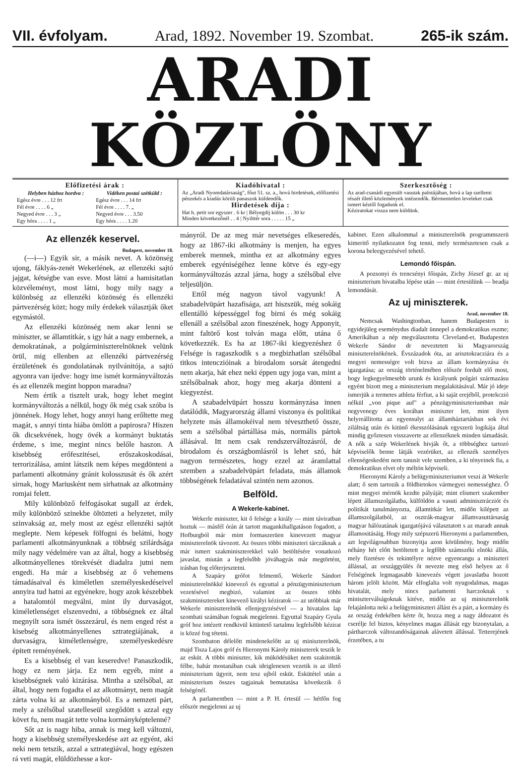VII. évfolyam. Arad, 1892. November 19. Szombat. 265-ik szám.
ARADI KÖZLÖNY
Előfizetési árak :
| Helyben házhoz hordva : | Vidéken postai szétküld : |
| --- | --- |
| Egész évre . . . 12 frt | Egész évre . . . 14 frt |
| Fél évre . . . . 6 „ | Fél évre . . . . 7. „ |
| Negyed évre . . . 3 „ | Negyed évre . . . 3.50 |
| Egy hóra . . . . 1 „ | Egy hóra . . . . 1.20 |
Kiadóhivatal :
Az „Aradi Nyomdatársaság", főut 51. sz. a., hová hirdetések, előfizetési pénzekés a kiadás körüli panaszok küldendők.
Hirdetések díja :
Hat h. petit sor egyszer . 6 kr | Bélyegdij külön . . . 30 kr
Minden következőnél . . 4 | Nyilttér sora . . . . . 15 „
Szerkesztőség :
Az arad-csanádi egyesült vasutak palotájában, hová a lap szellemi részét illető közlemények intézendők. Bérmentetlen leveleket csak ismert kéztől fogadunk el.
Kéziratokat vissza nem küldünk.
Az ellenzék keservel.
Budapest, november 18.
(—i—) Egyik sir, a másik nevet. A közönség ujong, fáklyás-zenét Wekerlének, az ellenzéki sajtó jajgat, kétségbe van esve. Most látni a hamisitatlan közvéleményt, most látni, hogy mily nagy a különbség az ellenzéki közönség és ellenzéki pártvezérség közt; hogy mily érdekek választják őket egymástól.
Az ellenzéki közönség nem akar lenni se miniszter, se államtitkár, s igy hát a nagy embernek, a demokratának, a polgárminiszterelnöknek velünk örül, mig ellenben az ellenzéki pártvezérség érzületének és gondolatának nyilvánitója, a sajtó agyonra van ijedve: hogy ime ismét kormányváltozás és az ellenzék megint hoppon maradna?
Nem értik a tisztelt urak, hogy lehet megint kormányváltozás a nélkül, hogy ők még csak szóba is jönnének. Hogy lehet, hogy annyi hang erőltette meg magát, s annyi tinta hiába ömlött a papirosra? Hiszen ők dicsekvének, hogy övék a kormányt buktatás érdeme, s ime, megint nincs belőle haszon. A kisebbség erőfeszitései, erőszakoskodásai, terrorizálása, amint látszik nem képes megdönteni a parlamenti alkotmány gránit kolosszusát és ők azért sirnak, hogy Mariusként nem sirhatnak az alkotmány romjai felett.
Mily különböző felfogásokat sugall az érdek, mily különböző szinekbe öltözteti a helyzetet, mily szinvakság az, mely most az egész ellenzéki sajtót meglepte. Nem képesek fölfogni és belátni, hogy parlamenti alkotmányunknak a többség szilárdsága mily nagy védelmére van az által, hogy a kisebbség alkotmányellenes törekvését diadalra jutni nem engedi. Ha már a kisebbség az ő vehemens támadásaival és kiméletlen személyeskedéseivel annyira tud hatni az egyénekre, hogy azok készebbek a hatalomtól megválni, mint ily durvaságot, kiméletlenséget elszenvedni, a többségnek ez által megnyilt sora ismét összezárul, és nem enged rést a kisebség alkotmányellenes sztrategiájának, a durvaságra, kiméletlenségre, személyeskedésre épitett reményének.
Es a kisebbség el van keseredve! Panaszkodik, hogy ez nem járja. Ez nem egyéb, mint a kisebbségnek való kizárása. Mintha a szélsőbal, az által, hogy nem fogadta el az alkotmányt, nem magát zárta volna ki az alkotmányból. Es a nemzeti párt, mely a szélsőbal szatelleseül szegődött s azzal egy követ fu, nem magát tette volna kormányképtelenné?
Sőt az is nagy hiba, annak is meg kell változni, hogy a kisebbség személyeskedése azt az egyént, aki neki nem tetszik, azzal a sztrategiával, hogy egészen rá veti magát, elüldözhesse a kor-
mányról. De az meg már nevetséges elkeseredés, hogy az 1867-iki alkotmány is menjen, ha egyes emberek mennek, mintha ez az alkotmány egyes emberek egyéniségéhez lenne kötve és egy-egy kormányváltozás azzal járna, hogy a szélsőbal elve teljesüljön.
Ettől még nagyon távol vagyunk! A szabadelvüpárt hazafisága, azt hiszszük, még sokáig ellentálló képességgel fog birni és még sokáig ellenáll a szélsőbal azon fineszének, hogy Apponyit, mint faltörő kost tolván maga előtt, utána ő következzék. Es ha az 1867-iki kiegyezéshez ő Felsége is ragaszkodik s a megbizhatlan szélsőbal titkos intenczióinak a birodalom sorsát átengedni nem akarja, hát ehez neki éppen ugy joga van, mint a szélsőbalnak ahoz, hogy meg akarja dönteni a kiegyezést.
A szabadelvüpárt hosszu kormányzása innen datálódik, Magyarország állami viszonya és politikai helyzete más államokéival nem téveszthető össze, sem a szélsőbal pártállása más, normális pártok állásával. Itt nem csak rendszerváltozásról, de birodalom és országbomlásról is lehet szó, hát nagyon természetes, hogy ezzel az áramlattal szemben a szabadelvüpárt feladata, más államok többségének feladatával szintén nem azonos.
Belföld.
A Wekerle-kabinet.
Wekerle miniszter, kit ő felsége a király — mint táviratban hoztuk — másfél órán át tartott magankihallgatáson fogadott, a Hofburgból már mint formaszerüen kinevezett magyar miniszterelnök távozott. Az összes többi miniszteri tárczáknak a már ismert szakminiszterekkel való betöltésére vonatkozó javaslat, miután a legfelsőbb jóváhagyás már megtörtént, irásban fog előterjesztetni.
A Szapáry grófot felmentő, Wekerle Sándort miniszterelnökké kinevező és egyuttal a pénzügyminiszterium vezetésével megbizó, valamint az összes többi szakminisztereket kinevező királyi kéziratok — az utóbbiak már Wekerle miniszterelnök ellenjegyzésével — a hivatalos lap szombati számában fognak megjelenni. Egyuttal Szapáry Gyula gróf hoz intézett rendkivül kitüntető tartalmu legfelsőbb kézirat is közzé fog tétetni.
Szombaton délelőtt mindenekelőtt az uj miniszterelnök, majd Tisza Lajos gróf és Hieronymi Károly miniszterek teszik le az esküt. A többi miniszter, kik müködésüket nem szakitották félbe, habár mostanában csak ideiglenesen vezetik is az illető miniszterium ügyeit, nem tesz ujból esküt. Eskütétel után a miniszterium összes tagjainak bemutatása következik ő felségénél.
A parlamentben — mint a P. H. értesül — hétfőn fog először megjelenni az uj
kabinet. Ezen alkalommal a miniszterelnök programmszerü kimeritő nyilatkozatot fog tenni, mely természetesen csak a korona beleegyezésével tehető.
Lemondó főispán.
A pozsonyi és trencsényi főispán, Zichy József gr. az uj miniszterium hivatalba lépése után — mint értesülünk — beadja lemondását.
Az uj miniszterek.
Arad, november 18.
Nemcsak Washingtonban, hanem Budapesten is egyidejüleg eseménydus diadalt ünnepel a demokratikus eszme; Amerikában a nép megválasztotta Cleveland-et, Budapesten Wekerle Sándor dr neveztetett ki Magyarország miniszterelnökének. Évszázadok óta, az arisztokracziára és a megyei nemességre volt bizva az állam kormányzása és igazgatása; az ország történelmében először fordult elő most, hogy legkegyelmesebb urunk és királyunk polgári származásu egyént bizott meg a miniszterium megalakitásával. Már jó ideje ismerjük a termetes athleta férfiut, a ki saját erejéből, protekczió nélkül „von pique auf" a pénzügyminiszteriumban már negyvenegy éves korában miniszter lett, mint ilyen helyreállitotta az egyensulyt az államháztartásban sok évi ziláltság után és kitünő ékesszólásának egyszerü logikája által mindig győztesen visszaverte az ellenzéknek minden támadását. A nők a szép Wekerlének hivják őt, a többséghez tartozó képviselők benne látják vezérüket, az ellenzék személyes ellenségeskedést nem tanusit vele szemben, a ki tényeinek fia, a demokratikus elvet oly méltón képviseli.
Hieronymi Károly a belügyminiszteriumot veszi át Wekerle alatt; ő sem tartozik a földbirtokos vármegyei nemességhez. Ő mint megyei mérnök kezdte pályáját; mint elismert szakember lépett államszolgálatba, külföldön a vasuti adminisztrácziót és politikát tanulmányozta, államtitkár lett, midőn kilépett az államszolgálatból, az osztrák-magyar államvasuttársaság magyar hálózatának igazgatójává választatott s az maradt annak államositásáig. Hogy mily szépszerü Hieronymi a parlamentben, azt legvilágosabban bizonyitja azon körülmény, hogy midőn néhány hét előtt betöltetett a legfőbb számszéki elnöki állás, mely fizetésre és tekintélyre nézve egyenrangu a miniszteri állással, az országgyülés őt nevezte meg első helyen az ő Felségének legmagasabb kinevezés végett javaslatba hozott három jelölt között. Már elfoglalta volt nyugodalmas, magas hivatalát, mely nincs parlamenti harczoknak s miniszterválságoknak kitéve, midőn az uj miniszterelnök felajánlotta neki a belügyminiszteri állást és a párt, a kormány és az ország érdekében kérte őt, hozza meg a nagy áldozatot és cserélje fel biztos, kényelmes magas állását egy bizonytalan, a pártharczok változandóságainak alávetett állással. Tetterejének érzetében, a tu